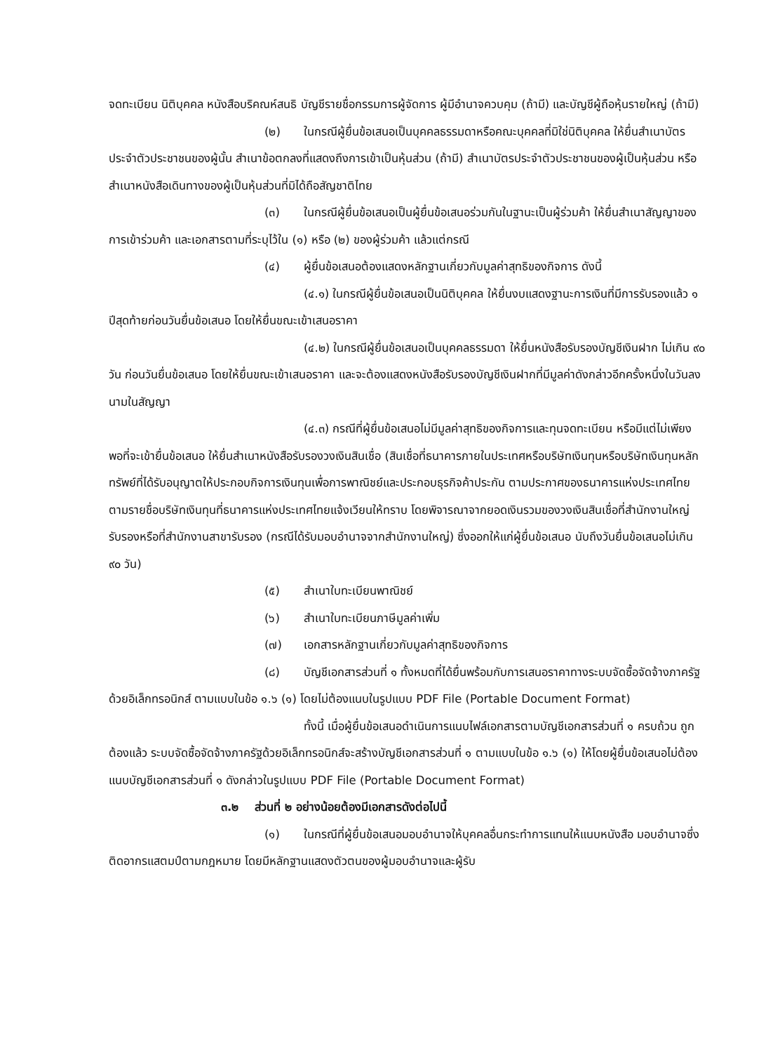จดทะเบียน นิติบุคคล หนังสือบริคณห์สนธิ บัญชีรายชื่อกรรมการผู้จัดการ ผู้มีอำนาจควบคุม (ถ้ามี) และบัญชีผู้ถือหุ้นรายใหญ่ (ถ้ามี)
(๒) ในกรณีผู้ยื่นข้อเสนอเป็นบุคคลธรรมดาหรือคณะบุคคลที่มิใช่นิติบุคคล ให้ยื่นสำเนาบัตรประจำตัวประชาชนของผู้นั้น สำเนาข้อตกลงที่แสดงถึงการเข้าเป็นหุ้นส่วน (ถ้ามี) สำเนาบัตรประจำตัวประชาชนของผู้เป็นหุ้นส่วน หรือสำเนาหนังสือเดินทางของผู้เป็นหุ้นส่วนที่มิได้ถือสัญชาติไทย
(๓) ในกรณีผู้ยื่นข้อเสนอเป็นผู้ยื่นข้อเสนอร่วมกันในฐานะเป็นผู้ร่วมค้า ให้ยื่นสำเนาสัญญาของการเข้าร่วมค้า และเอกสารตามที่ระบุไว้ใน (๑) หรือ (๒) ของผู้ร่วมค้า แล้วแต่กรณี
(๔) ผู้ยื่นข้อเสนอต้องแสดงหลักฐานเกี่ยวกับมูลค่าสุทธิของกิจการ ดังนี้
(๔.๑) ในกรณีผู้ยื่นข้อเสนอเป็นนิติบุคคล ให้ยื่นงบแสดงฐานะการเงินที่มีการรับรองแล้ว ๑ ปีสุดท้ายก่อนวันยื่นข้อเสนอ โดยให้ยื่นขณะเข้าเสนอราคา
(๔.๒) ในกรณีผู้ยื่นข้อเสนอเป็นบุคคลธรรมดา ให้ยื่นหนังสือรับรองบัญชีเงินฝาก ไม่เกิน ๙๐ วัน ก่อนวันยื่นข้อเสนอ โดยให้ยื่นขณะเข้าเสนอราคา และจะต้องแสดงหนังสือรับรองบัญชีเงินฝากที่มีมูลค่าดังกล่าวอีกครั้งหนึ่งในวันลงนามในสัญญา
(๔.๓) กรณีที่ผู้ยื่นข้อเสนอไม่มีมูลค่าสุทธิของกิจการและทุนจดทะเบียน หรือมีแต่ไม่เพียงพอที่จะเข้ายื่นข้อเสนอ ให้ยื่นสำเนาหนังสือรับรองวงเงินสินเชื่อ (สินเชื่อที่ธนาคารภายในประเทศหรือบริษัทเงินทุนหรือบริษัทเงินทุนหลักทรัพย์ที่ได้รับอนุญาตให้ประกอบกิจการเงินทุนเพื่อการพาณิชย์และประกอบธุรกิจค้าประกัน ตามประกาศของธนาคารแห่งประเทศไทย ตามรายชื่อบริษัทเงินทุนที่ธนาคารแห่งประเทศไทยแจ้งเวียนให้ทราบ โดยพิจารณาจากยอดเงินรวมของวงเงินสินเชื่อที่สำนักงานใหญ่รับรองหรือที่สำนักงานสาขารับรอง (กรณีได้รับมอบอำนาจจากสำนักงานใหญ่) ซึ่งออกให้แก่ผู้ยื่นข้อเสนอ นับถึงวันยื่นข้อเสนอไม่เกิน ๙๐ วัน)
(๕) สำเนาใบทะเบียนพาณิชย์
(๖) สำเนาใบทะเบียนภาษีมูลค่าเพิ่ม
(๗) เอกสารหลักฐานเกี่ยวกับมูลค่าสุทธิของกิจการ
(๘) บัญชีเอกสารส่วนที่ ๑ ทั้งหมดที่ได้ยื่นพร้อมกับการเสนอราคาทางระบบจัดซื้อจัดจ้างภาครัฐด้วยอิเล็กทรอนิกส์ ตามแบบในข้อ ๑.๖ (๑) โดยไม่ต้องแนบในรูปแบบ PDF File (Portable Document Format)
ทั้งนี้ เมื่อผู้ยื่นข้อเสนอดำเนินการแนบไฟล์เอกสารตามบัญชีเอกสารส่วนที่ ๑ ครบถ้วน ถูกต้องแล้ว ระบบจัดซื้อจัดจ้างภาครัฐด้วยอิเล็กทรอนิกส์จะสร้างบัญชีเอกสารส่วนที่ ๑ ตามแบบในข้อ ๑.๖ (๑) ให้โดยผู้ยื่นข้อเสนอไม่ต้องแนบบัญชีเอกสารส่วนที่ ๑ ดังกล่าวในรูปแบบ PDF File (Portable Document Format)
๓.๒ ส่วนที่ ๒ อย่างน้อยต้องมีเอกสารดังต่อไปนี้
(๑) ในกรณีที่ผู้ยื่นข้อเสนอมอบอำนาจให้บุคคลอื่นกระทำการแทนให้แนบหนังสือ มอบอำนาจซึ่งติดอากรแสตมป์ตามกฎหมาย โดยมีหลักฐานแสดงตัวตนของผู้มอบอำนาจและผู้รับ